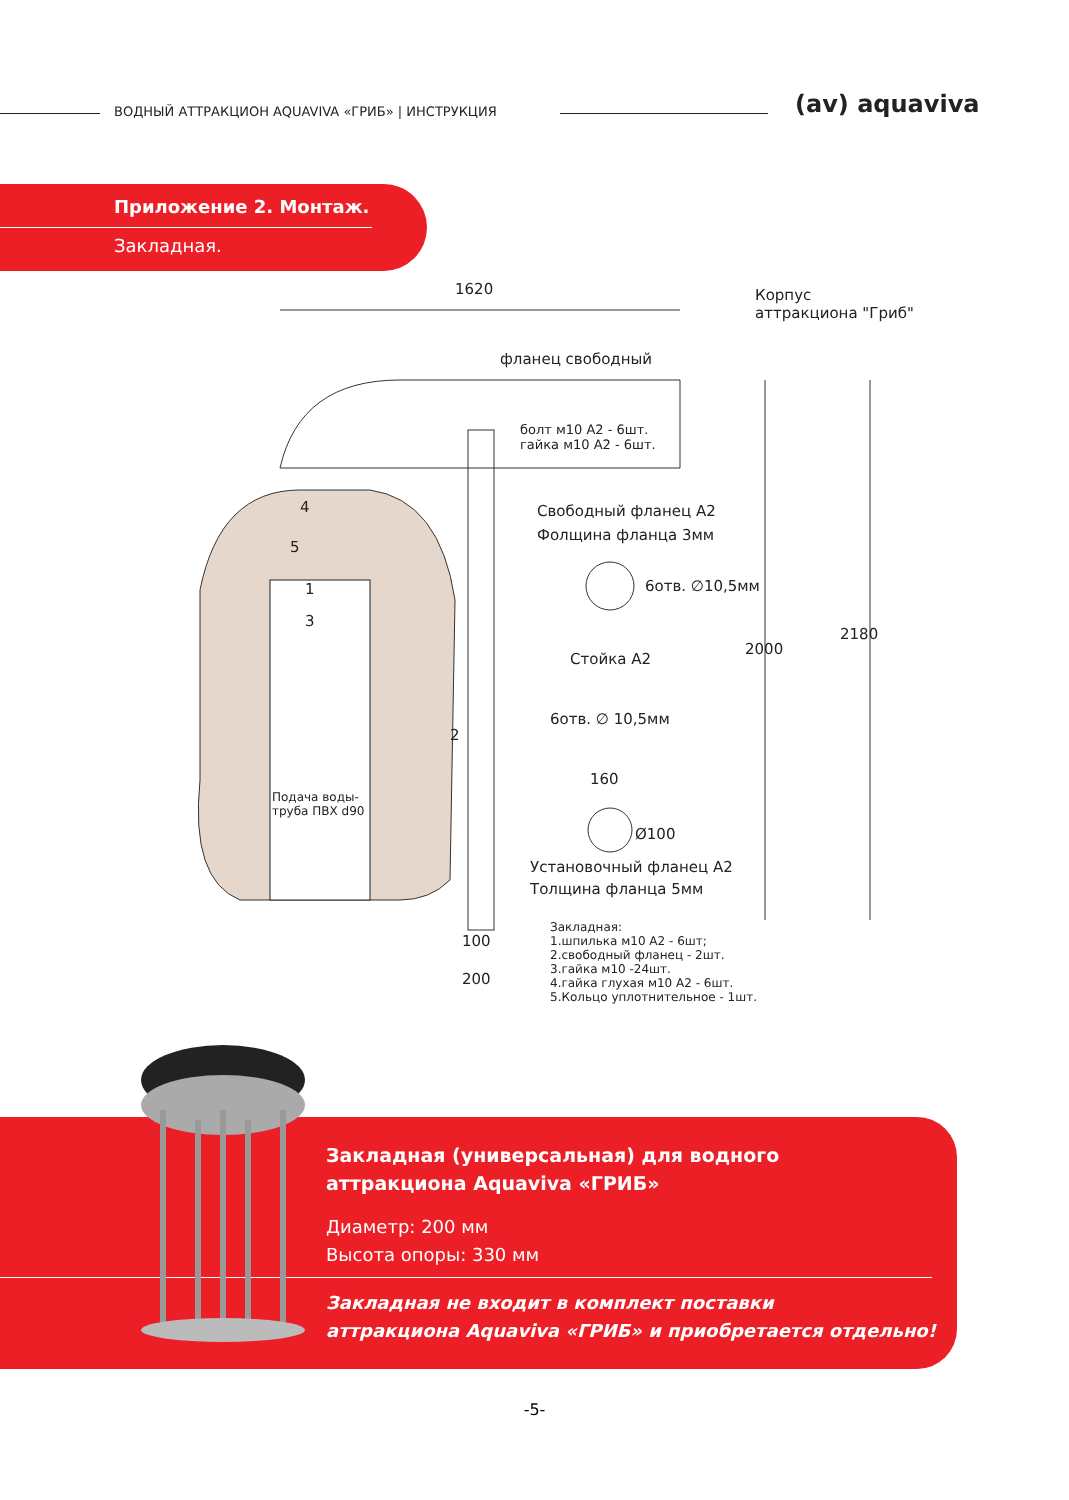ВОДНЫЙ АТТРАКЦИОН AQUAVIVA «ГРИБ» | ИНСТРУКЦИЯ
(av) aquaviva
Приложение 2. Монтаж.
Закладная.
1620
Корпус
аттракциона "Гриб"
фланец свободный
болт м10 А2 - 6шт.
гайка м10 А2 - 6шт.
Свободный фланец А2
Фолщина фланца 3мм
6отв. ∅10,5мм
Стойка А2
2000
2180
4
5
1
3
2
6отв. ∅ 10,5мм
160
Ø100
Подача воды-
труба ПВХ d90
Установочный фланец А2
Толщина фланца 5мм
100
200
Закладная:
1.шпилька м10 А2 - 6шт;
2.свободный фланец - 2шт.
3.гайка м10 -24шт.
4.гайка глухая м10 А2 - 6шт.
5.Кольцо уплотнительное - 1шт.
Закладная (универсальная) для водного аттракциона Aquaviva «ГРИБ»
Диаметр: 200 мм
Высота опоры: 330 мм
Закладная не входит в комплект поставки
аттракциона Aquaviva «ГРИБ» и приобретается отдельно!
-5-